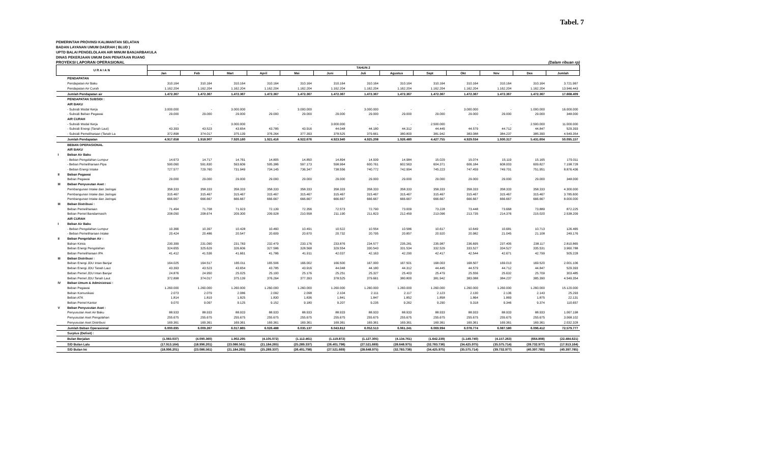Tabel. 7
PEMERINTAH PROVINSI KALIMANTAN SELATAN
BADAN LAYANAN UMUM DAERAH ( BLUD )
UPTD BALAI PENGELOLAAN AIR MINUM BANJARBAKULA
DINAS PEKERJAAN UMUM DAN PENATAAN RUANG
PROYEKSI LAPORAN OPERASIONAL (Dalam ribuan rp)
| U R A I A N | | TAHUN 2 | | | | | | | | | | | | |
| --- | --- | --- | --- | --- | --- | --- | --- | --- | --- | --- | --- | --- | --- | --- |
| | | Jan | Feb | Mart | April | Mei | Juni | Juli | Agustus | Sept | Okt | Nov | Des | Jumlah |
| | PENDAPATAN | | | | | | | | | | | | | |
| | Pendapatan Air Baku | 310.164 | 310.164 | 310.164 | 310.164 | 310.164 | 310.164 | 310.164 | 310.164 | 310.164 | 310.164 | 310.164 | 310.164 | 3.721.967 |
| | Pendapatan Air Curah | 1.162.204 | 1.162.204 | 1.162.204 | 1.162.204 | 1.162.204 | 1.162.204 | 1.162.204 | 1.162.204 | 1.162.204 | 1.162.204 | 1.162.204 | 1.162.204 | 13.946.443 |
| | Jumlah Pendapatan air | 1.472.367 | 1.472.367 | 1.472.367 | 1.472.367 | 1.472.367 | 1.472.367 | 1.472.367 | 1.472.367 | 1.472.367 | 1.472.367 | 1.472.367 | 1.472.367 | 17.668.409 |
| | PENDAPATAN SUBSIDI : | | | | | | | | | | | | | |
| | AIR BAKU | | | | | | | | | | | | | |
| | - Subsidi Modal Kerja | 3.000.000 | - | 3.000.000 | - | 3.000.000 | - | 3.000.000 | - | - | 3.000.000 | - | 1.000.000 | 16.000.000 |
| | - Subsidi Beban Pegawai | 29.000 | 29.000 | 29.000 | 29.000 | 29.000 | 29.000 | 29.000 | 29.000 | 29.000 | 29.000 | 29.000 | 29.000 | 348.000 |
| | AIR CURAH | | | | | | | | | | | | | |
| | - Subsidi Modal Kerja | - | - | 3.000.000 | - | - | 3.000.000 | - | - | 2.500.000 | - | - | 2.500.000 | 11.000.000 |
| | - Subsidi Energi (Tanah Laut) | 43.393 | 43.523 | 43.654 | 43.785 | 43.916 | 44.048 | 44.180 | 44.312 | 44.445 | 44.579 | 44.712 | 44.847 | 529.393 |
| | - Subsidi Pemeliharaan (Tanah La | 372.898 | 374.017 | 375.139 | 376.264 | 377.393 | 378.525 | 379.661 | 380.800 | 381.942 | 383.088 | 384.237 | 385.390 | 4.549.354 |
| | Jumlah Pendapatan | 4.917.658 | 1.918.907 | 7.920.160 | 1.921.416 | 4.922.676 | 4.923.940 | 4.925.208 | 1.926.480 | 4.427.755 | 4.929.034 | 1.930.317 | 5.431.604 | 50.095.157 |
| | BEBAN OPERASIONAL | | | | | | | | | | | | | |
| | AIR BAKU | | | | | | | | | | | | | |
| I | Beban Air Baku | | | | | | | | | | | | | |
| | - Beban Pengolahan Lumpur | 14.673 | 14.717 | 14.761 | 14.805 | 14.850 | 14.894 | 14.939 | 14.984 | 15.029 | 15.074 | 15.119 | 15.165 | 179.011 |
| | - Beban Pemeliharaan Pipa | 590.060 | 591.830 | 593.606 | 595.386 | 597.173 | 598.964 | 600.761 | 602.563 | 604.371 | 606.184 | 608.003 | 609.827 | 7.198.728 |
| | - Beban Energi Intake | 727.577 | 729.760 | 731.949 | 734.145 | 736.347 | 738.556 | 740.772 | 742.994 | 745.223 | 747.459 | 749.701 | 751.951 | 8.876.436 |
| II | Beban Pegawai | | | | | | | | | | | | | |
| | Beban Pegawai | 29.000 | 29.000 | 29.000 | 29.000 | 29.000 | 29.000 | 29.000 | 29.000 | 29.000 | 29.000 | 29.000 | 29.000 | 348.000 |
| III | Beban Penyusutan Aset : | | | | | | | | | | | | | |
| | Pembangunan Intake dan Jaringai | 358.333 | 358.333 | 358.333 | 358.333 | 358.333 | 358.333 | 358.333 | 358.333 | 358.333 | 358.333 | 358.333 | 358.333 | 4.300.000 |
| | Pembangunan Intake dan Jaringai | 315.467 | 315.467 | 315.467 | 315.467 | 315.467 | 315.467 | 315.467 | 315.467 | 315.467 | 315.467 | 315.467 | 315.467 | 3.785.600 |
| | Pembangunan Intake dan Jaringai | 666.667 | 666.667 | 666.667 | 666.667 | 666.667 | 666.667 | 666.667 | 666.667 | 666.667 | 666.667 | 666.667 | 666.667 | 8.000.000 |
| III | Beban Distribusi : | | | | | | | | | | | | | |
| | Beban Pemeliharaan | 71.494 | 71.708 | 71.923 | 72.139 | 72.356 | 72.573 | 72.790 | 73.009 | 73.228 | 73.448 | 73.668 | 73.889 | 872.225 |
| | Beban Pemel Bandarmasih | 208.050 | 208.674 | 209.300 | 209.928 | 210.558 | 211.190 | 211.823 | 212.459 | 213.096 | 213.735 | 214.376 | 215.020 | 2.538.209 |
| | AIR CURAH | | | | | | | | | | | | | |
| I | Beban Air Baku | | | | | | | | | | | | | |
| | - Beban Pengolahan Lumpur | 10.366 | 10.397 | 10.428 | 10.460 | 10.491 | 10.522 | 10.554 | 10.586 | 10.617 | 10.649 | 10.681 | 10.713 | 126.465 |
| | - Beban Pemeliharaan Intake | 20.424 | 20.486 | 20.547 | 20.609 | 20.670 | 20.732 | 20.795 | 20.857 | 20.920 | 20.982 | 21.045 | 21.108 | 249.176 |
| II | Beban Pengolahan Air : | | | | | | | | | | | | | |
| | Bahan Kimia | 230.399 | 231.090 | 231.783 | 232.479 | 233.176 | 233.876 | 234.577 | 235.281 | 235.987 | 236.695 | 237.405 | 238.117 | 2.810.865 |
| | Beban Energi Pengolahan | 324.655 | 325.629 | 326.606 | 327.586 | 328.568 | 329.554 | 330.543 | 331.534 | 332.529 | 333.527 | 334.527 | 335.531 | 3.960.788 |
| | Beban Pemeliharaan IPA | 41.412 | 41.536 | 41.661 | 41.786 | 41.911 | 42.037 | 42.163 | 42.290 | 42.417 | 42.544 | 42.671 | 42.799 | 505.228 |
| III | Beban Distribusi : | | | | | | | | | | | | | |
| | Beban Energi JDU Intan Banjar | 164.025 | 164.517 | 165.011 | 165.506 | 166.002 | 166.500 | 167.000 | 167.501 | 168.003 | 168.507 | 169.013 | 169.520 | 2.001.106 |
| | Beban Energi JDU Tanah Laut | 43.393 | 43.523 | 43.654 | 43.785 | 43.916 | 44.048 | 44.180 | 44.312 | 44.445 | 44.579 | 44.712 | 44.847 | 529.393 |
| | Beban Pemel JDU Intan Banjar | 24.876 | 24.950 | 25.025 | 25.100 | 25.176 | 25.251 | 25.327 | 25.403 | 25.479 | 25.556 | 25.632 | 25.709 | 303.485 |
| | Beban Pemel JDU Tanah Laut | 372.898 | 374.017 | 375.139 | 376.264 | 377.393 | 378.525 | 379.661 | 380.800 | 381.942 | 383.088 | 384.237 | 385.390 | 4.549.354 |
| IV | Beban Umum & Administrasi : | | | | | | | | | | | | | |
| | Beban Pegawai | 1.260.000 | 1.260.000 | 1.260.000 | 1.260.000 | 1.260.000 | 1.260.000 | 1.260.000 | 1.260.000 | 1.260.000 | 1.260.000 | 1.260.000 | 1.260.000 | 15.120.000 |
| | Beban Komunikasi | 2.073 | 2.079 | 2.086 | 2.092 | 2.098 | 2.104 | 2.111 | 2.117 | 2.123 | 2.130 | 2.136 | 2.143 | 25.293 |
| | Beban ATK | 1.814 | 1.819 | 1.825 | 1.830 | 1.836 | 1.841 | 1.847 | 1.852 | 1.858 | 1.864 | 1.869 | 1.875 | 22.131 |
| | Beban Pemel Kantor | 9.070 | 9.097 | 9.125 | 9.152 | 9.180 | 9.207 | 9.235 | 9.262 | 9.290 | 9.318 | 9.346 | 9.374 | 110.657 |
| V | Beban Penyusutan Aset : | | | | | | | | | | | | | |
| | Penyusutan Aset Air Baku | 88.933 | 88.933 | 88.933 | 88.933 | 88.933 | 88.933 | 88.933 | 88.933 | 88.933 | 88.933 | 88.933 | 88.933 | 1.067.198 |
| | Penyusutan Aset Pengolahan | 255.675 | 255.675 | 255.675 | 255.675 | 255.675 | 255.675 | 255.675 | 255.675 | 255.675 | 255.675 | 255.675 | 255.675 | 3.068.102 |
| | Penyusutan Aset Distribusi | 169.361 | 169.361 | 169.361 | 169.361 | 169.361 | 169.361 | 169.361 | 169.361 | 169.361 | 169.361 | 169.361 | 169.361 | 2.032.328 |
| | Jumlah Beban Operasional | 6.000.695 | 6.009.267 | 6.017.865 | 6.026.488 | 6.035.137 | 6.043.812 | 6.052.513 | 6.061.241 | 6.069.994 | 6.078.774 | 6.087.580 | 6.096.412 | 72.579.777 |
| | Surplus (Defisit) : | | | | | | | | | | | | | |
| | Bulan Berjalan | (1.083.037) | (4.090.360) | 1.902.295 | (4.105.072) | (1.112.461) | (1.119.872) | (1.127.305) | (4.134.761) | (1.642.239) | (1.149.740) | (4.157.263) | (664.808) | (22.484.621) |
| | S/D Bulan Lalu | (17.913.164) | (18.996.201) | (23.086.561) | (21.184.265) | (25.289.337) | (26.401.798) | (27.521.669) | (28.648.975) | (32.783.736) | (34.425.975) | (35.575.714) | (39.732.977) | (17.913.164) |
| | S/D Bulan Ini | (18.996.201) | (23.086.561) | (21.184.265) | (25.289.337) | (26.401.798) | (27.521.669) | (28.648.975) | (32.783.736) | (34.425.975) | (35.575.714) | (39.732.977) | (40.397.785) | (40.397.785) |